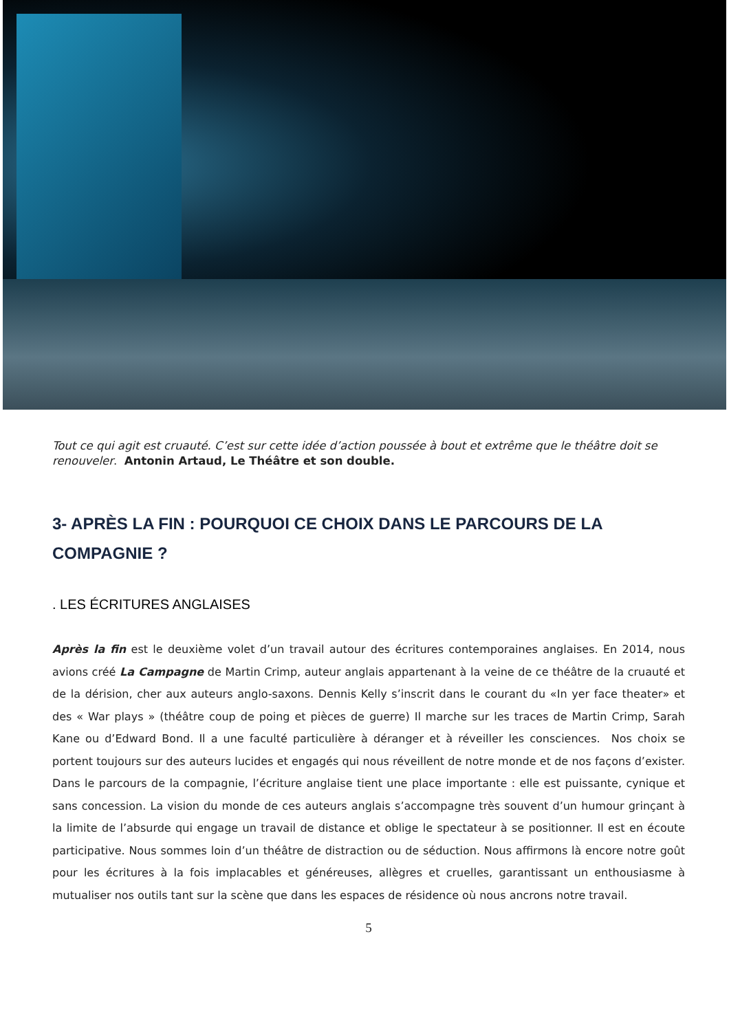Tout ce qui agit est cruauté. C’est sur cette idée d’action poussée à bout et extrême que le théâtre doit se renouveler. Antonin Artaud, Le Théâtre et son double.
3- APRÈS LA FIN : POURQUOI CE CHOIX DANS LE PARCOURS DE LA COMPAGNIE ?
. LES ÉCRITURES ANGLAISES
Après la fin est le deuxième volet d’un travail autour des écritures contemporaines anglaises. En 2014, nous avions créé La Campagne de Martin Crimp, auteur anglais appartenant à la veine de ce théâtre de la cruauté et de la dérision, cher aux auteurs anglo-saxons. Dennis Kelly s’inscrit dans le courant du «In yer face theater» et des « War plays » (théâtre coup de poing et pièces de guerre) Il marche sur les traces de Martin Crimp, Sarah Kane ou d’Edward Bond. Il a une faculté particulière à déranger et à réveiller les consciences. Nos choix se portent toujours sur des auteurs lucides et engagés qui nous réveillent de notre monde et de nos façons d’exister. Dans le parcours de la compagnie, l’écriture anglaise tient une place importante : elle est puissante, cynique et sans concession. La vision du monde de ces auteurs anglais s’accompagne très souvent d’un humour grinçant à la limite de l’absurde qui engage un travail de distance et oblige le spectateur à se positionner. Il est en écoute participative. Nous sommes loin d’un théâtre de distraction ou de séduction. Nous affirmons là encore notre goût pour les écritures à la fois implacables et généreuses, allègres et cruelles, garantissant un enthousiasme à mutualiser nos outils tant sur la scène que dans les espaces de résidence où nous ancrons notre travail.
5